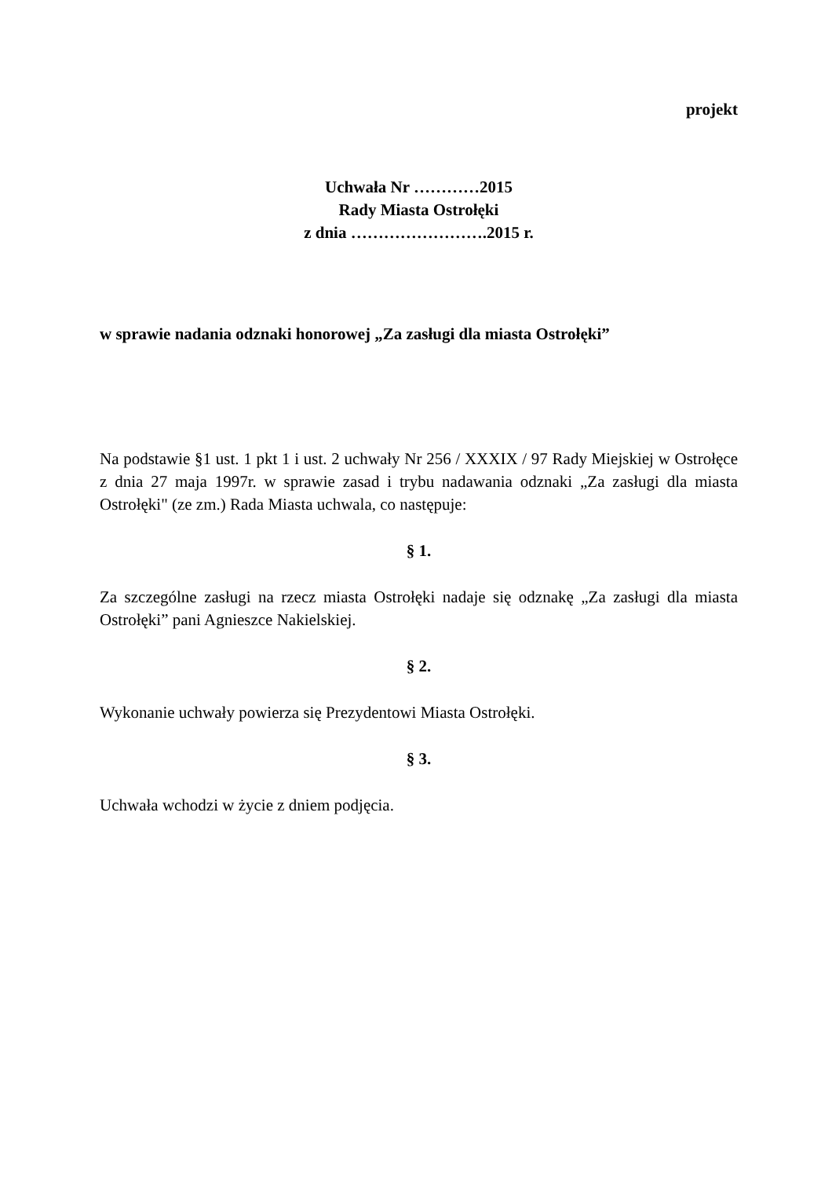projekt
Uchwała Nr …………2015
Rady Miasta Ostrołęki
z dnia …………………….2015 r.
w sprawie nadania odznaki honorowej „Za zasługi dla miasta Ostrołęki”
Na podstawie §1 ust. 1 pkt 1 i ust. 2 uchwały Nr 256 / XXXIX / 97 Rady Miejskiej w Ostrołęce z dnia 27 maja 1997r. w sprawie zasad i trybu nadawania odznaki „Za zasługi dla miasta Ostrołęki" (ze zm.) Rada Miasta uchwala, co następuje:
§ 1.
Za szczególne zasługi na rzecz miasta Ostrołęki nadaje się odznakę „Za zasługi dla miasta Ostrołęki” pani Agnieszce Nakielskiej.
§ 2.
Wykonanie uchwały powierza się Prezydentowi Miasta Ostrołęki.
§ 3.
Uchwała wchodzi w życie z dniem podjęcia.